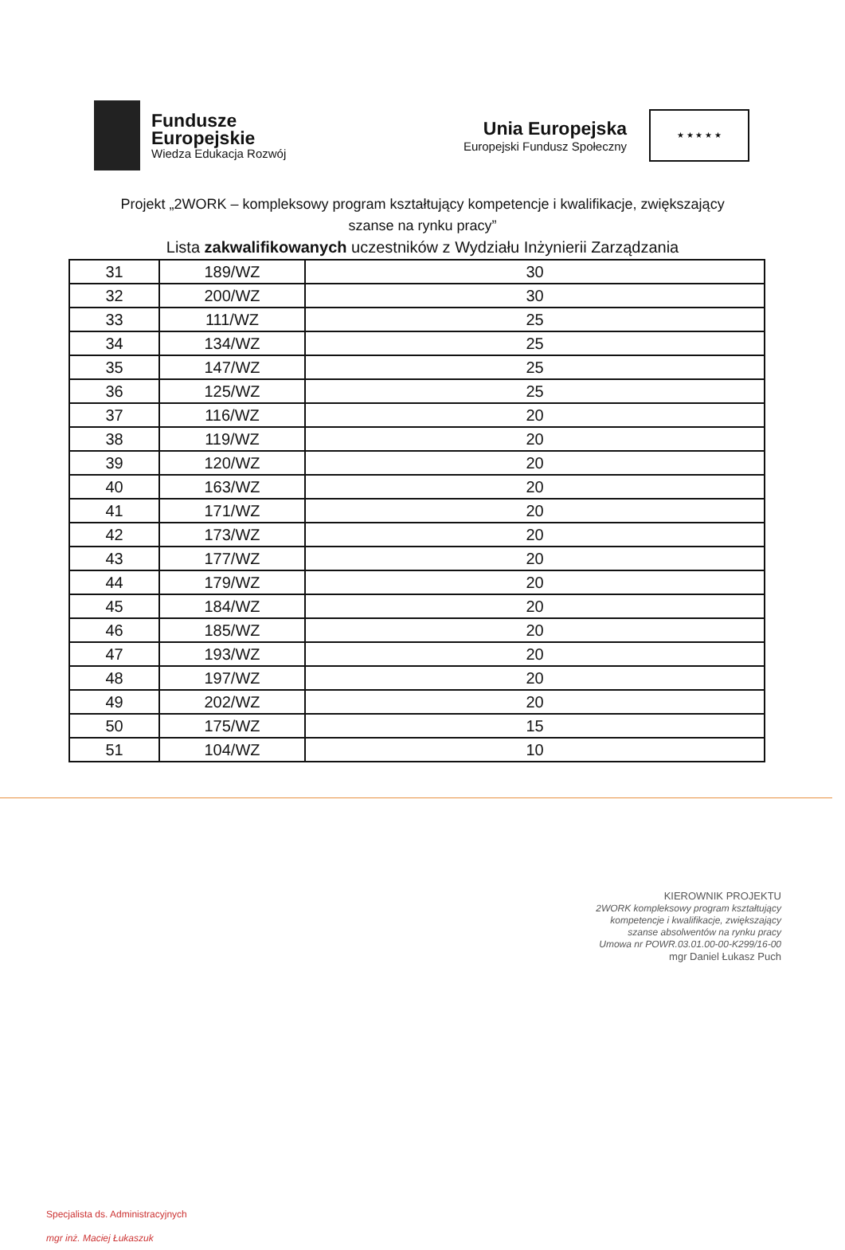Fundusze
Europejskie
Wiedza Edukacja Rozwój
Unia Europejska
Europejski Fundusz Społeczny
★ ★ ★ ★ ★
Projekt „2WORK – kompleksowy program kształtujący kompetencje i kwalifikacje, zwiększający
szanse na rynku pracy”
Lista zakwalifikowanych uczestników z Wydziału Inżynierii Zarządzania
| 31 | 189/WZ | 30 |
| 32 | 200/WZ | 30 |
| 33 | 111/WZ | 25 |
| 34 | 134/WZ | 25 |
| 35 | 147/WZ | 25 |
| 36 | 125/WZ | 25 |
| 37 | 116/WZ | 20 |
| 38 | 119/WZ | 20 |
| 39 | 120/WZ | 20 |
| 40 | 163/WZ | 20 |
| 41 | 171/WZ | 20 |
| 42 | 173/WZ | 20 |
| 43 | 177/WZ | 20 |
| 44 | 179/WZ | 20 |
| 45 | 184/WZ | 20 |
| 46 | 185/WZ | 20 |
| 47 | 193/WZ | 20 |
| 48 | 197/WZ | 20 |
| 49 | 202/WZ | 20 |
| 50 | 175/WZ | 15 |
| 51 | 104/WZ | 10 |
KIEROWNIK PROJEKTU
2WORK kompleksowy program kształtujący
kompetencje i kwalifikacje, zwiększający
szanse absolwentów na rynku pracy
Umowa nr POWR.03.01.00-00-K299/16-00
mgr Daniel Łukasz Puch
Specjalista ds. Administracyjnych
mgr inż. Maciej Łukaszuk